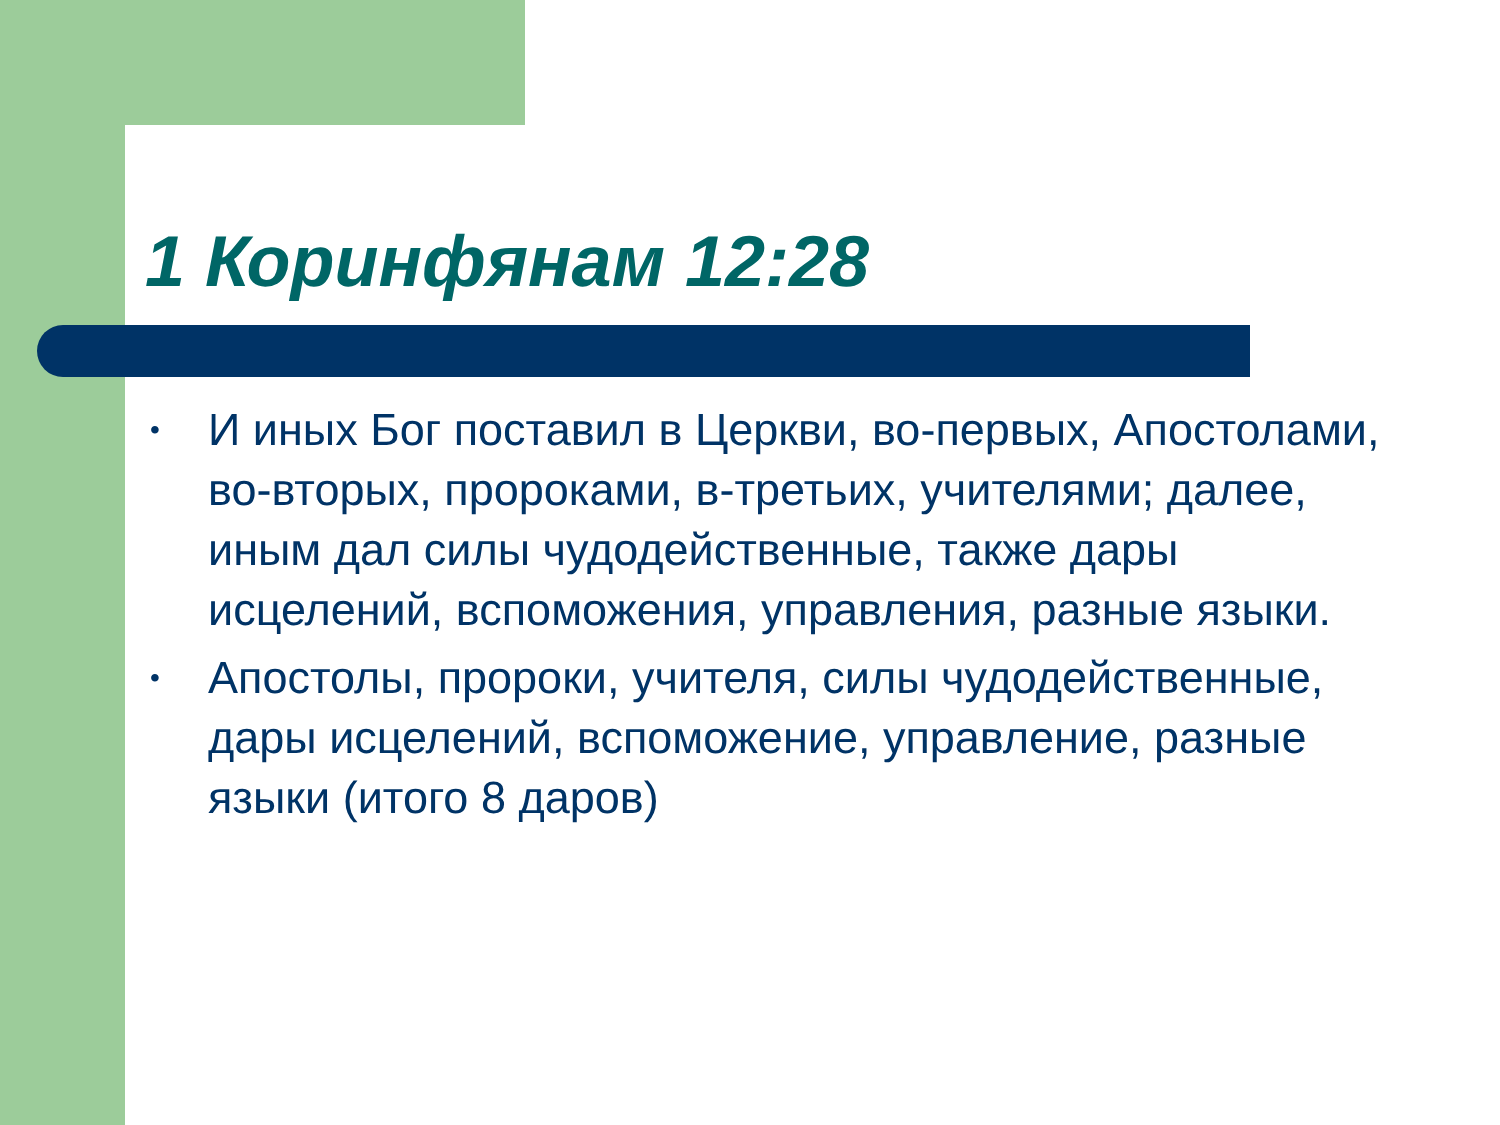1 Коринфянам 12:28
• И иных Бог поставил в Церкви, во-первых, Апостолами, во-вторых, пророками, в-третьих, учителями; далее, иным дал силы чудодейственные, также дары исцелений, вспоможения, управления, разные языки.
• Апостолы, пророки, учителя, силы чудодейственные, дары исцелений, вспоможение, управление, разные языки (итого 8 даров)